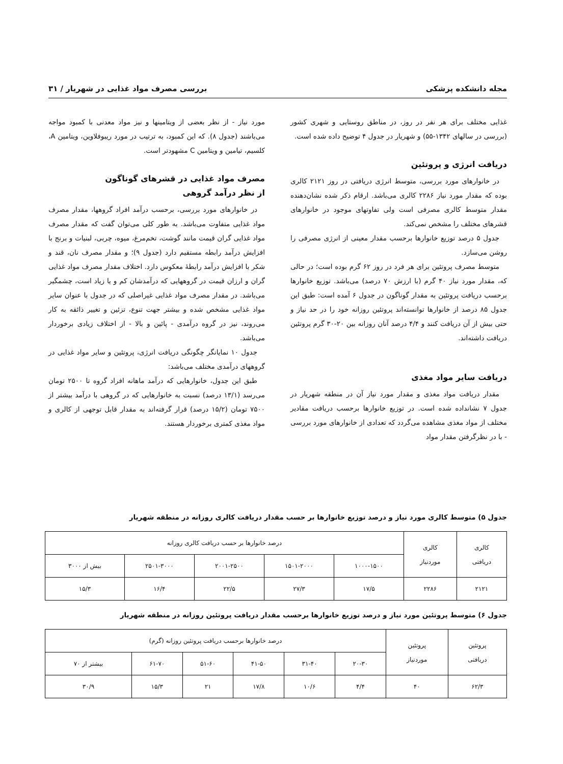مجله دانشکده پزشکی بررسی مصرف مواد غذایی در شهریار / ۳۱
غذایی مختلف برای هر نفر در روز، در مناطق روستایی و شهری کشور (بررسی در سالهای ۱۳۴۲-۵۵) و شهریار در جدول ۴ توضیح داده شده است.
دریافت انرژی و پروتئین
در خانوارهای مورد بررسی، متوسط انرژی دریافتی در روز ۲۱۲۱ کالری بوده که مقدار مورد نیاز ۲۲۸۶ کالری می‌باشد. ارقام ذکر شده نشان‌دهنده مقدار متوسط کالری مصرفی است ولی تفاوتهای موجود در خانوارهای قشرهای مختلف را مشخص نمی‌کند.
جدول ۵ درصد توزیع خانوارها برحسب مقدار معینی از انرژی مصرفی را روشن می‌سازد.
متوسط مصرف پروتئین برای هر فرد در روز ۶۲ گرم بوده است؛ در حالی که، مقدار مورد نیاز ۴۰ گرم (با ارزش ۷۰ درصد) می‌باشد. توزیع خانوارها برحسب دریافت پروتئین به مقدار گوناگون در جدول ۶ آمده است: طبق این جدول ۸۵ درصد از خانوارها توانسته‌اند پروتئین روزانه خود را در حد نیاز و حتی بیش از آن دریافت کنند و ۴/۴ درصد آنان روزانه بین ۲۰-۳۰ گرم پروتئین دریافت داشته‌اند.
دریافت سایر مواد مغذی
مقدار دریافت مواد مغذی و مقدار مورد نیاز آن در منطقه شهریار در جدول ۷ نشانداده شده است. در توزیع خانوارها برحسب دریافت مقادیر مختلف از مواد مغذی مشاهده می‌گردد که تعدادی از خانوارهای مورد بررسی - با در نظرگرفتن مقدار مواد
مورد نیاز - از نظر بعضی از ویتامینها و نیز مواد معدنی با کمبود مواجه می‌باشند (جدول ۸). که این کمبود، به ترتیب در مورد ریبوفلاوین، ویتامین A، کلسیم، تیامین و ویتامین C مشهودتر است.
مصرف مواد غذایی در قشرهای گوناگون
از نظر درآمد گروهی
در خانوارهای مورد بررسی، برحسب درآمد افراد گروهها، مقدار مصرف مواد غذایی متفاوت می‌باشد. به طور کلی می‌توان گفت که مقدار مصرف مواد غذایی گران قیمت مانند گوشت، تخم‌مرغ، میوه، چربی، لبنیات و برنج با افزایش درآمد رابطه مستقیم دارد (جدول ۹)؛ و مقدار مصرف نان، قند و شکر با افزایش درآمد رابطهٔ معکوس دارد. اختلاف مقدار مصرف مواد غذایی گران و ارزان قیمت در گروههایی که درآمدشان کم و یا زیاد است، چشمگیر می‌باشد. در مقدار مصرف مواد غذایی غیراصلی که در جدول با عنوان سایر مواد غذایی مشخص شده و بیشتر جهت تنوع، تزئین و تغییر ذائقه به کار می‌روند، نیز در گروه درآمدی - پائین و بالا - از اختلاف زیادی برخوردار می‌باشد.
جدول ۱۰ نمایانگر چگونگی دریافت انرژی، پروتئین و سایر مواد غذایی در گروههای درآمدی مختلف می‌باشد:
طبق این جدول، خانوارهایی که درآمد ماهانه افراد گروه تا ۲۵۰۰ تومان می‌رسد (۱۳/۱ درصد) نسبت به خانوارهایی که در گروهی با درآمد بیشتر از ۷۵۰۰ تومان (۱۵/۲ درصد) قرار گرفته‌اند به مقدار قابل توجهی از کالری و مواد مغذی کمتری برخوردار هستند.
جدول ۵) متوسط کالری مورد نیاز و درصد توزیع خانوارها بر حسب مقدار دریافت کالری روزانه در منطقه شهریار
| کالری دریافتی | کالری موردنیاز | درصد خانوارها بر حسب دریافت کالری روزانه | | | | |
| --- | --- | --- | --- | --- | --- | --- |
| | | ۱۰۰۰-۱۵۰۰ | ۱۵۰۱-۲۰۰۰ | ۲۰۰۱-۲۵۰۰ | ۲۵۰۱-۳۰۰۰ | بیش از ۳۰۰۰ |
| ۲۱۲۱ | ۲۲۸۶ | ۱۷/۵ | ۲۷/۳ | ۲۲/۵ | ۱۶/۴ | ۱۵/۳ |
جدول ۶) متوسط پروتئین مورد نیاز و درصد توزیع خانوارها برحسب مقدار دریافت پروتئین روزانه در منطقه شهریار
| پروتئین دریافتی | پروتئین موردنیاز | درصد خانوارها برحسب دریافت پروتئین روزانه (گرم) | | | | | |
| --- | --- | --- | --- | --- | --- | --- | --- |
| | | ۲۰-۳۰ | ۳۱-۴۰ | ۴۱-۵۰ | ۵۱-۶۰ | ۶۱-۷۰ | بیشتر از ۷۰ |
| ۶۲/۳ | ۴۰ | ۴/۴ | ۱۰/۶ | ۱۷/۸ | ۲۱ | ۱۵/۳ | ۳۰/۹ |